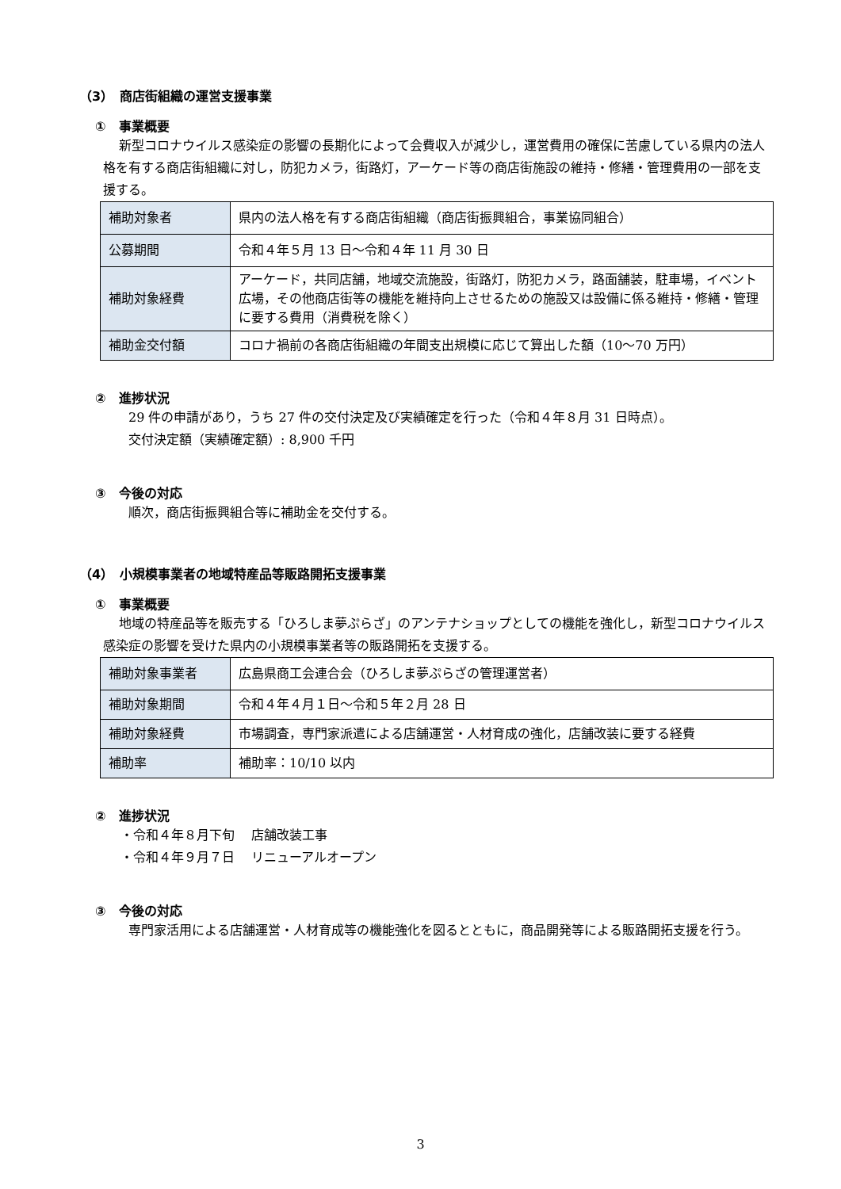（3）　商店街組織の運営支援事業
①　事業概要
新型コロナウイルス感染症の影響の長期化によって会費収入が減少し，運営費用の確保に苦慮している県内の法人格を有する商店街組織に対し，防犯カメラ，街路灯，アーケード等の商店街施設の維持・修繕・管理費用の一部を支援する。
| 補助対象者 | 県内の法人格を有する商店街組織（商店街振興組合，事業協同組合） |
| 公募期間 | 令和４年５月 13 日～令和４年 11 月 30 日 |
| 補助対象経費 | アーケード，共同店舗，地域交流施設，街路灯，防犯カメラ，路面舗装，駐車場，イベント広場，その他商店街等の機能を維持向上させるための施設又は設備に係る維持・修繕・管理に要する費用（消費税を除く） |
| 補助金交付額 | コロナ禍前の各商店街組織の年間支出規模に応じて算出した額（10～70 万円） |
②　進捗状況
29 件の申請があり，うち 27 件の交付決定及び実績確定を行った（令和４年８月 31 日時点）。
交付決定額（実績確定額）: 8,900 千円
③　今後の対応
順次，商店街振興組合等に補助金を交付する。
（4）　小規模事業者の地域特産品等販路開拓支援事業
①　事業概要
地域の特産品等を販売する「ひろしま夢ぷらざ」のアンテナショップとしての機能を強化し，新型コロナウイルス感染症の影響を受けた県内の小規模事業者等の販路開拓を支援する。
| 補助対象事業者 | 広島県商工会連合会（ひろしま夢ぷらざの管理運営者） |
| 補助対象期間 | 令和４年４月１日～令和５年２月 28 日 |
| 補助対象経費 | 市場調査，専門家派遣による店舗運営・人材育成の強化，店舗改装に要する経費 |
| 補助率 | 補助率：10/10 以内 |
②　進捗状況
・令和４年８月下旬　 店舗改装工事
・令和４年９月７日　 リニューアルオープン
③　今後の対応
専門家活用による店舗運営・人材育成等の機能強化を図るとともに，商品開発等による販路開拓支援を行う。
3